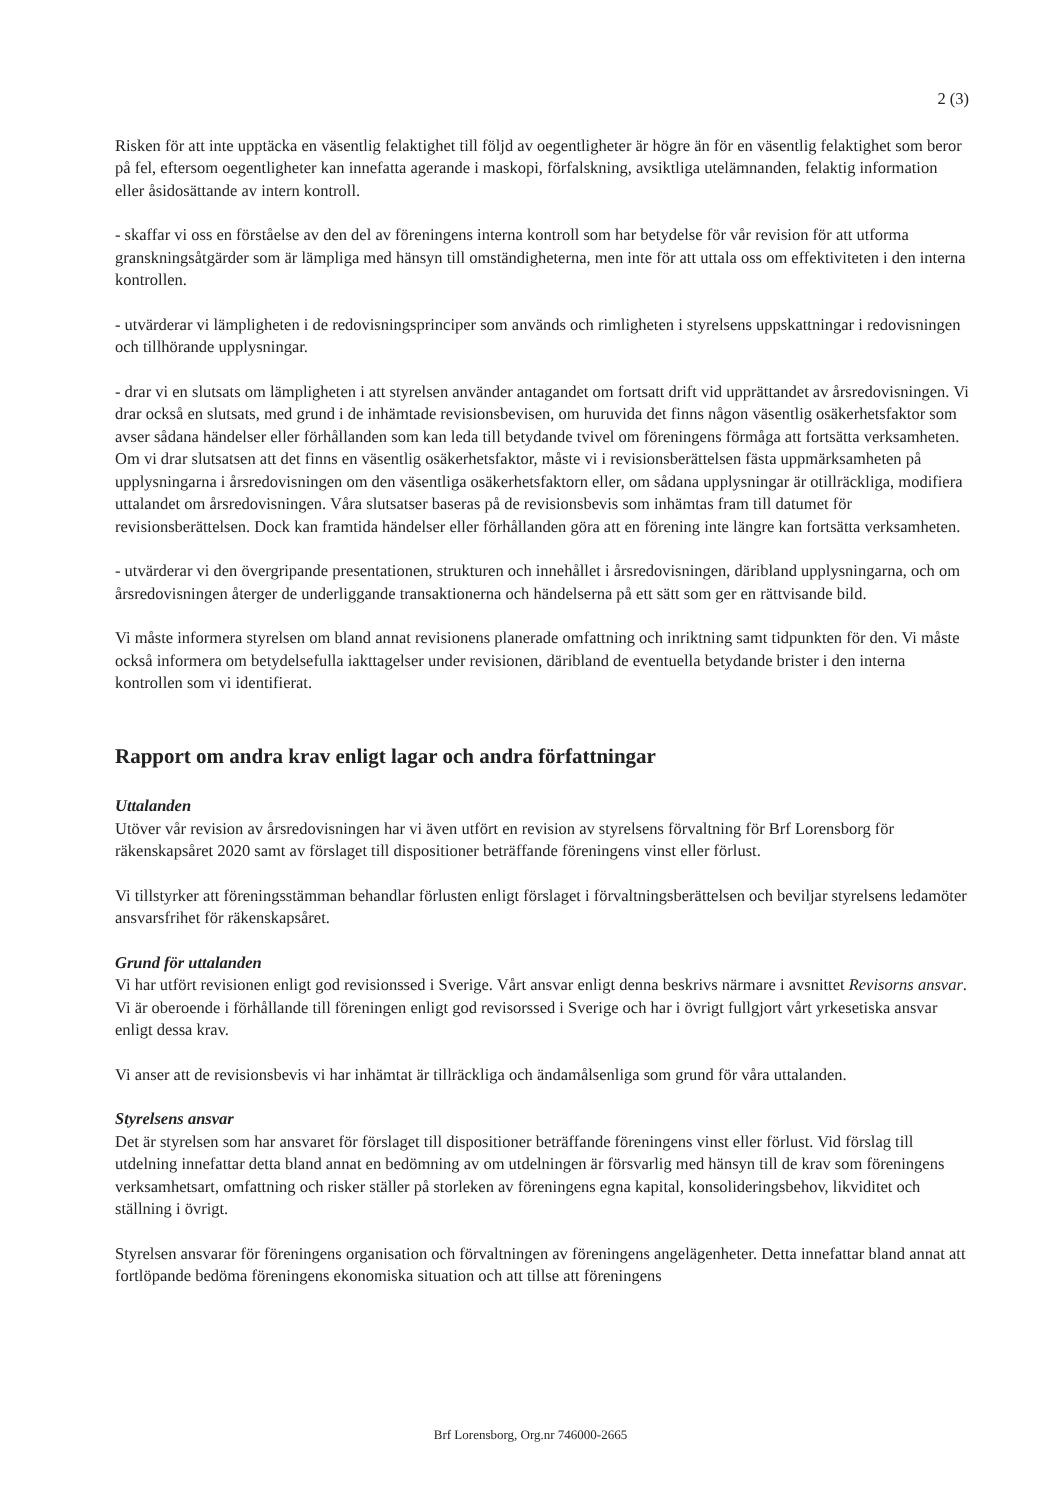2 (3)
Risken för att inte upptäcka en väsentlig felaktighet till följd av oegentligheter är högre än för en väsentlig felaktighet som beror på fel, eftersom oegentligheter kan innefatta agerande i maskopi, förfalskning, avsiktliga utelämnanden, felaktig information eller åsidosättande av intern kontroll.
- skaffar vi oss en förståelse av den del av föreningens interna kontroll som har betydelse för vår revision för att utforma granskningsåtgärder som är lämpliga med hänsyn till omständigheterna, men inte för att uttala oss om effektiviteten i den interna kontrollen.
- utvärderar vi lämpligheten i de redovisningsprinciper som används och rimligheten i styrelsens uppskattningar i redovisningen och tillhörande upplysningar.
- drar vi en slutsats om lämpligheten i att styrelsen använder antagandet om fortsatt drift vid upprättandet av årsredovisningen. Vi drar också en slutsats, med grund i de inhämtade revisionsbevisen, om huruvida det finns någon väsentlig osäkerhetsfaktor som avser sådana händelser eller förhållanden som kan leda till betydande tvivel om föreningens förmåga att fortsätta verksamheten. Om vi drar slutsatsen att det finns en väsentlig osäkerhetsfaktor, måste vi i revisionsberättelsen fästa uppmärksamheten på upplysningarna i årsredovisningen om den väsentliga osäkerhetsfaktorn eller, om sådana upplysningar är otillräckliga, modifiera uttalandet om årsredovisningen. Våra slutsatser baseras på de revisionsbevis som inhämtas fram till datumet för revisionsberättelsen. Dock kan framtida händelser eller förhållanden göra att en förening inte längre kan fortsätta verksamheten.
- utvärderar vi den övergripande presentationen, strukturen och innehållet i årsredovisningen, däribland upplysningarna, och om årsredovisningen återger de underliggande transaktionerna och händelserna på ett sätt som ger en rättvisande bild.
Vi måste informera styrelsen om bland annat revisionens planerade omfattning och inriktning samt tidpunkten för den. Vi måste också informera om betydelsefulla iakttagelser under revisionen, däribland de eventuella betydande brister i den interna kontrollen som vi identifierat.
Rapport om andra krav enligt lagar och andra författningar
Uttalanden
Utöver vår revision av årsredovisningen har vi även utfört en revision av styrelsens förvaltning för Brf Lorensborg för räkenskapsåret 2020 samt av förslaget till dispositioner beträffande föreningens vinst eller förlust.
Vi tillstyrker att föreningsstämman behandlar förlusten enligt förslaget i förvaltningsberättelsen och beviljar styrelsens ledamöter ansvarsfrihet för räkenskapsåret.
Grund för uttalanden
Vi har utfört revisionen enligt god revisionssed i Sverige. Vårt ansvar enligt denna beskrivs närmare i avsnittet Revisorns ansvar. Vi är oberoende i förhållande till föreningen enligt god revisorssed i Sverige och har i övrigt fullgjort vårt yrkesetiska ansvar enligt dessa krav.
Vi anser att de revisionsbevis vi har inhämtat är tillräckliga och ändamålsenliga som grund för våra uttalanden.
Styrelsens ansvar
Det är styrelsen som har ansvaret för förslaget till dispositioner beträffande föreningens vinst eller förlust. Vid förslag till utdelning innefattar detta bland annat en bedömning av om utdelningen är försvarlig med hänsyn till de krav som föreningens verksamhetsart, omfattning och risker ställer på storleken av föreningens egna kapital, konsolideringsbehov, likviditet och ställning i övrigt.
Styrelsen ansvarar för föreningens organisation och förvaltningen av föreningens angelägenheter. Detta innefattar bland annat att fortlöpande bedöma föreningens ekonomiska situation och att tillse att föreningens
Brf Lorensborg, Org.nr 746000-2665